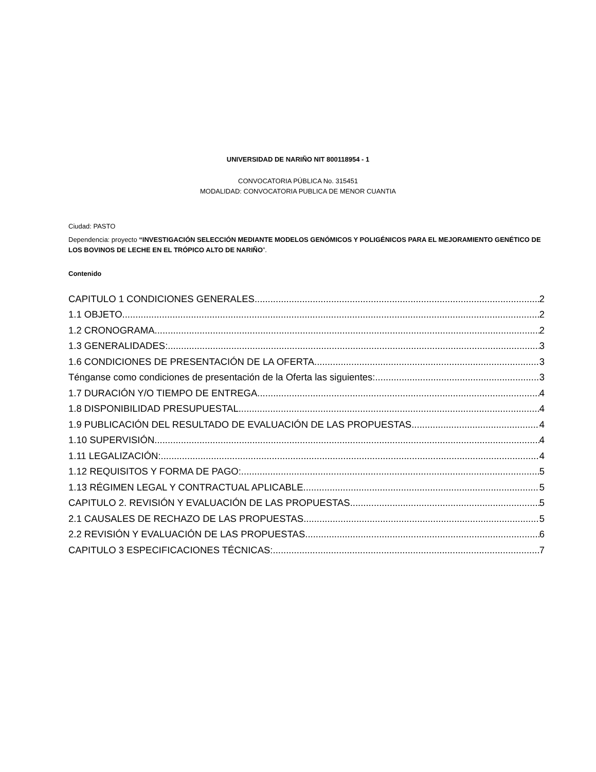UNIVERSIDAD DE NARIÑO NIT 800118954 - 1
CONVOCATORIA PÚBLICA No. 315451
MODALIDAD: CONVOCATORIA PUBLICA DE MENOR CUANTIA
Ciudad: PASTO
Dependencia: proyecto “INVESTIGACIÓN SELECCIÓN MEDIANTE MODELOS GENÓMICOS Y POLIGÉNICOS PARA EL MEJORAMIENTO GENÉTICO DE LOS BOVINOS DE LECHE EN EL TRÓPICO ALTO DE NARIÑO”.
Contenido
CAPITULO 1 CONDICIONES GENERALES 2
1.1 OBJETO 2
1.2 CRONOGRAMA 2
1.3 GENERALIDADES: 3
1.6 CONDICIONES DE PRESENTACIÓN DE LA OFERTA 3
Ténganse como condiciones de presentación de la Oferta las siguientes: 3
1.7 DURACIÓN Y/O TIEMPO DE ENTREGA 4
1.8 DISPONIBILIDAD PRESUPUESTAL 4
1.9 PUBLICACIÓN DEL RESULTADO DE EVALUACIÓN DE LAS PROPUESTAS 4
1.10 SUPERVISIÓN 4
1.11 LEGALIZACIÓN: 4
1.12 REQUISITOS Y FORMA DE PAGO: 5
1.13 RÉGIMEN LEGAL Y CONTRACTUAL APLICABLE 5
CAPITULO 2. REVISIÓN Y EVALUACIÓN DE LAS PROPUESTAS 5
2.1 CAUSALES DE RECHAZO DE LAS PROPUESTAS 5
2.2 REVISIÓN Y EVALUACIÓN DE LAS PROPUESTAS 6
CAPITULO 3 ESPECIFICACIONES TÉCNICAS: 7